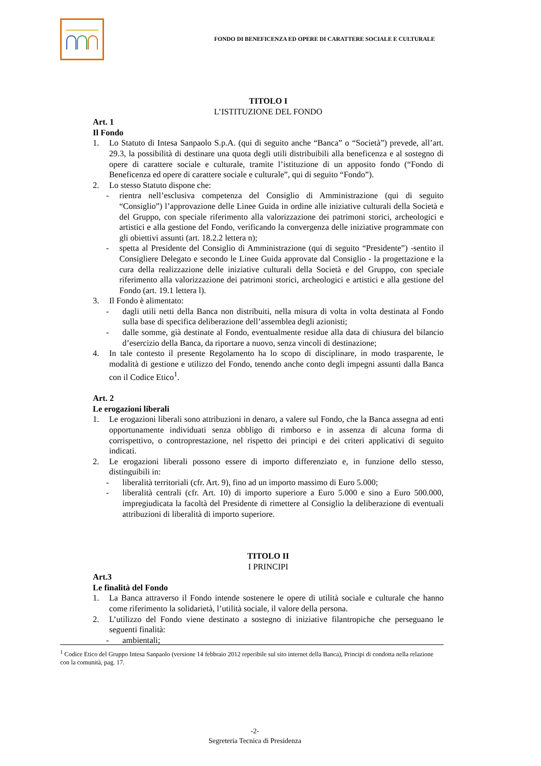FONDO DI BENEFICENZA ED OPERE DI CARATTERE SOCIALE E CULTURALE
TITOLO I
L’ISTITUZIONE DEL FONDO
Art. 1
Il Fondo
1. Lo Statuto di Intesa Sanpaolo S.p.A. (qui di seguito anche “Banca” o “Società”) prevede, all’art. 29.3, la possibilità di destinare una quota degli utili distribuibili alla beneficenza e al sostegno di opere di carattere sociale e culturale, tramite l’istituzione di un apposito fondo (“Fondo di Beneficenza ed opere di carattere sociale e culturale”, qui di seguito “Fondo”).
2. Lo stesso Statuto dispone che:
- rientra nell’esclusiva competenza del Consiglio di Amministrazione (qui di seguito “Consiglio”) l’approvazione delle Linee Guida in ordine alle iniziative culturali della Società e del Gruppo, con speciale riferimento alla valorizzazione dei patrimoni storici, archeologici e artistici e alla gestione del Fondo, verificando la convergenza delle iniziative programmate con gli obiettivi assunti (art. 18.2.2 lettera n);
- spetta al Presidente del Consiglio di Amministrazione (qui di seguito “Presidente”) -sentito il Consigliere Delegato e secondo le Linee Guida approvate dal Consiglio - la progettazione e la cura della realizzazione delle iniziative culturali della Società e del Gruppo, con speciale riferimento alla valorizzazione dei patrimoni storici, archeologici e artistici e alla gestione del Fondo (art. 19.1 lettera l).
3. Il Fondo è alimentato:
- dagli utili netti della Banca non distribuiti, nella misura di volta in volta destinata al Fondo sulla base di specifica deliberazione dell’assemblea degli azionisti;
- dalle somme, già destinate al Fondo, eventualmente residue alla data di chiusura del bilancio d’esercizio della Banca, da riportare a nuovo, senza vincoli di destinazione;
4. In tale contesto il presente Regolamento ha lo scopo di disciplinare, in modo trasparente, le modalità di gestione e utilizzo del Fondo, tenendo anche conto degli impegni assunti dalla Banca con il Codice Etico<sup>1</sup>.
Art. 2
Le erogazioni liberali
1. Le erogazioni liberali sono attribuzioni in denaro, a valere sul Fondo, che la Banca assegna ad enti opportunamente individuati senza obbligo di rimborso e in assenza di alcuna forma di corrispettivo, o controprestazione, nel rispetto dei principi e dei criteri applicativi di seguito indicati.
2. Le erogazioni liberali possono essere di importo differenziato e, in funzione dello stesso, distinguibili in:
- liberalità territoriali (cfr. Art. 9), fino ad un importo massimo di Euro 5.000;
- liberalità centrali (cfr. Art. 10) di importo superiore a Euro 5.000 e sino a Euro 500.000, impregiudicata la facoltà del Presidente di rimettere al Consiglio la deliberazione di eventuali attribuzioni di liberalità di importo superiore.
TITOLO II
I PRINCIPI
Art.3
Le finalità del Fondo
1. La Banca attraverso il Fondo intende sostenere le opere di utilità sociale e culturale che hanno come riferimento la solidarietà, l’utilità sociale, il valore della persona.
2. L’utilizzo del Fondo viene destinato a sostegno di iniziative filantropiche che perseguano le seguenti finalità:
- ambientali;
<sup>1</sup> Codice Etico del Gruppo Intesa Sanpaolo (versione 14 febbraio 2012 reperibile sul sito internet della Banca), Principi di condotta nella relazione con la comunità, pag. 17.
-2-
Segreteria Tecnica di Presidenza